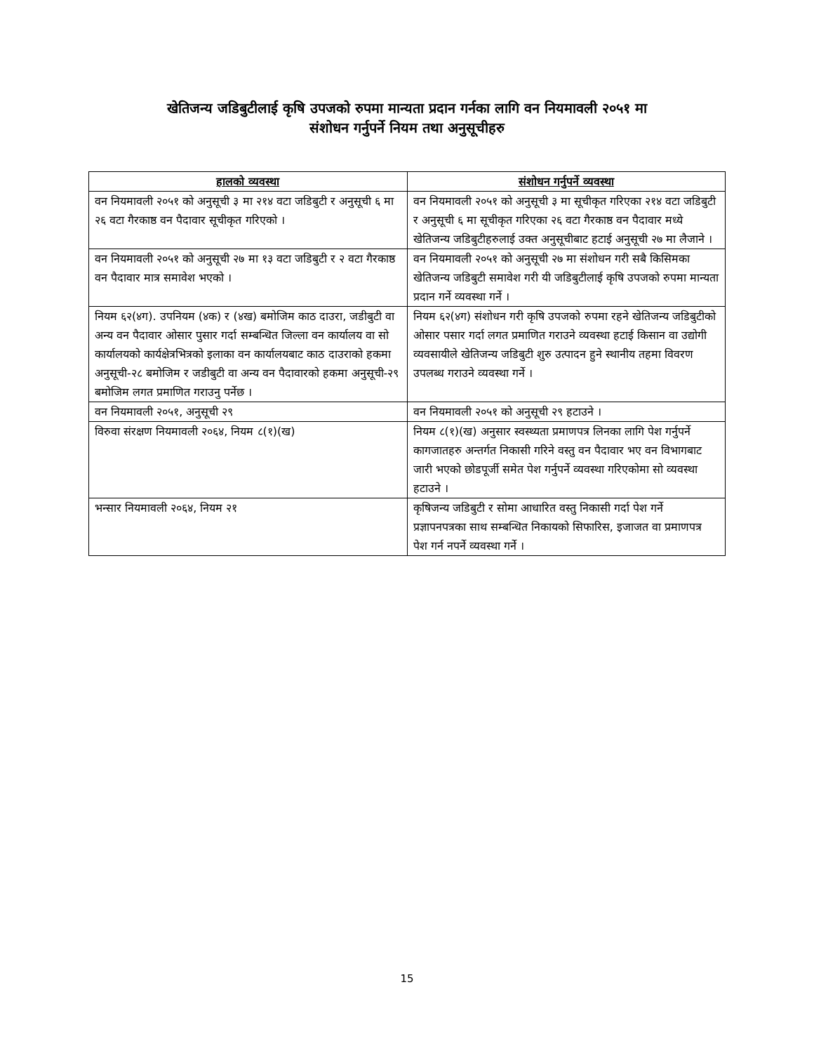खेतिजन्य जडिबुटीलाई कृषि उपजको रुपमा मान्यता प्रदान गर्नका लागि वन नियमावली २०५१ मा
संशोधन गर्नुपर्ने नियम तथा अनुसूचीहरु
| हालको व्यवस्था | संशोधन गर्नुपर्ने व्यवस्था |
| --- | --- |
| वन नियमावली २०५१ को अनुसूची ३ मा २१४ वटा जडिबुटी र अनुसूची ६ मा २६ वटा गैरकाष्ठ वन पैदावार सूचीकृत गरिएको । | वन नियमावली २०५१ को अनुसूची ३ मा सूचीकृत गरिएका २१४ वटा जडिबुटी र अनुसूची ६ मा सूचीकृत गरिएका २६ वटा गैरकाष्ठ वन पैदावार मध्ये खेतिजन्य जडिबुटीहरुलाई उक्त अनुसूचीबाट हटाई अनुसूची २७ मा लैजाने । |
| वन नियमावली २०५१ को अनुसूची २७ मा १३ वटा जडिबुटी र २ वटा गैरकाष्ठ वन पैदावार मात्र समावेश भएको । | वन नियमावली २०५१ को अनुसूची २७ मा संशोधन गरी सबै किसिमका खेतिजन्य जडिबुटी समावेश गरी यी जडिबुटीलाई कृषि उपजको रुपमा मान्यता प्रदान गर्ने व्यवस्था गर्ने । |
| नियम ६२(४ग). उपनियम (४क) र (४ख) बमोजिम काठ दाउरा, जडीबुटी वा अन्य वन पैदावार ओसार पुसार गर्दा सम्बन्धित जिल्ला वन कार्यालय वा सो कार्यालयको कार्यक्षेत्रभित्रको इलाका वन कार्यालयबाट काठ दाउराको हकमा अनुसूची-२८ बमोजिम र जडीबुटी वा अन्य वन पैदावारको हकमा अनुसूची-२९ बमोजिम लगत प्रमाणित गराउनु पर्नेछ । | नियम ६२(४ग) संशोधन गरी कृषि उपजको रुपमा रहने खेतिजन्य जडिबुटीको ओसार पसार गर्दा लगत प्रमाणित गराउने व्यवस्था हटाई किसान वा उद्योगी व्यवसायीले खेतिजन्य जडिबुटी शुरु उत्पादन हुने स्थानीय तहमा विवरण उपलब्ध गराउने व्यवस्था गर्ने । |
| वन नियमावली २०५१, अनुसूची २९ | वन नियमावली २०५१ को अनुसूची २९ हटाउने । |
| विरुवा संरक्षण नियमावली २०६४, नियम ८(१)(ख) | नियम ८(१)(ख) अनुसार स्वस्थ्यता प्रमाणपत्र लिनका लागि पेश गर्नुपर्ने कागजातहरु अन्तर्गत निकासी गरिने वस्तु वन पैदावार भए वन विभागबाट जारी भएको छोडपूर्जी समेत पेश गर्नुपर्ने व्यवस्था गरिएकोमा सो व्यवस्था हटाउने । |
| भन्सार नियमावली २०६४, नियम २१ | कृषिजन्य जडिबुटी र सोमा आधारित वस्तु निकासी गर्दा पेश गर्ने प्रज्ञापनपत्रका साथ सम्बन्धित निकायको सिफारिस, इजाजत वा प्रमाणपत्र पेश गर्न नपर्ने व्यवस्था गर्ने । |
15